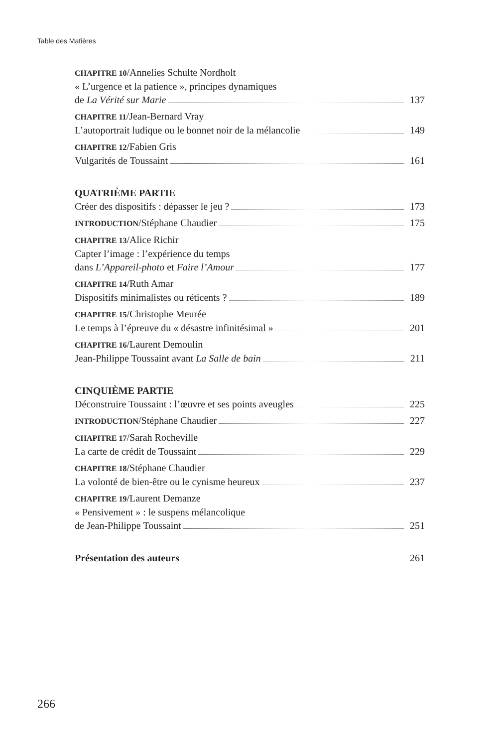Table des Matières
CHAPITRE 10/Annelies Schulte Nordholt
« L’urgence et la patience », principes dynamiques
de La Vérité sur Marie 137
CHAPITRE 11/Jean-Bernard Vray
L’autoportrait ludique ou le bonnet noir de la mélancolie 149
CHAPITRE 12/Fabien Gris
Vulgarités de Toussaint 161
QUATRIÈME PARTIE
Créer des dispositifs : dépasser le jeu ? 173
INTRODUCTION/Stéphane Chaudier 175
CHAPITRE 13/Alice Richir
Capter l’image : l’expérience du temps
dans L’Appareil-photo et Faire l’Amour 177
CHAPITRE 14/Ruth Amar
Dispositifs minimalistes ou réticents ? 189
CHAPITRE 15/Christophe Meurée
Le temps à l’épreuve du « désastre infinitésimal » 201
CHAPITRE 16/Laurent Demoulin
Jean-Philippe Toussaint avant La Salle de bain 211
CINQUIÈME PARTIE
Déconstruire Toussaint : l’œuvre et ses points aveugles 225
INTRODUCTION/Stéphane Chaudier 227
CHAPITRE 17/Sarah Rocheville
La carte de crédit de Toussaint 229
CHAPITRE 18/Stéphane Chaudier
La volonté de bien-être ou le cynisme heureux 237
CHAPITRE 19/Laurent Demanze
« Pensivement » : le suspens mélancolique
de Jean-Philippe Toussaint 251
Présentation des auteurs 261
266